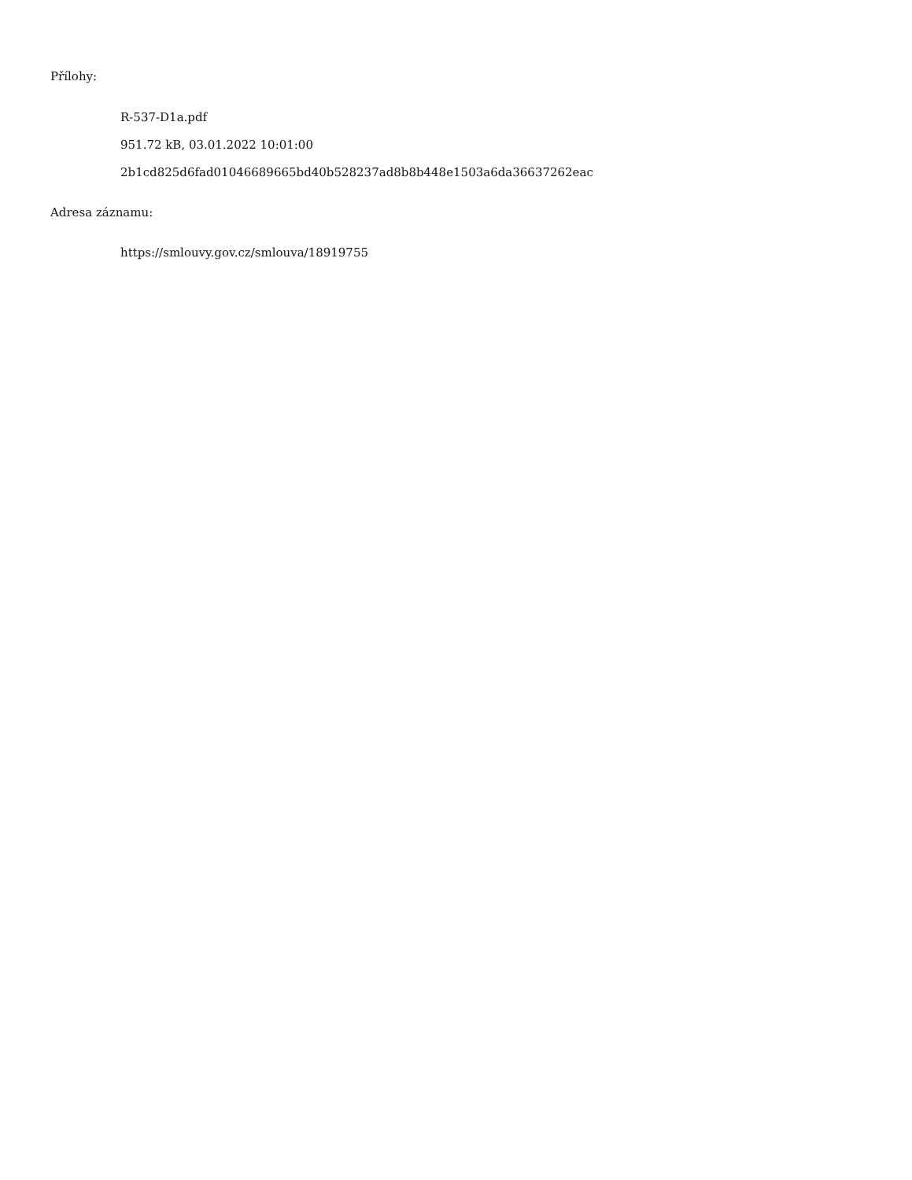Přílohy:
R-537-D1a.pdf
951.72 kB, 03.01.2022 10:01:00
2b1cd825d6fad01046689665bd40b528237ad8b8b448e1503a6da36637262eac
Adresa záznamu:
https://smlouvy.gov.cz/smlouva/18919755